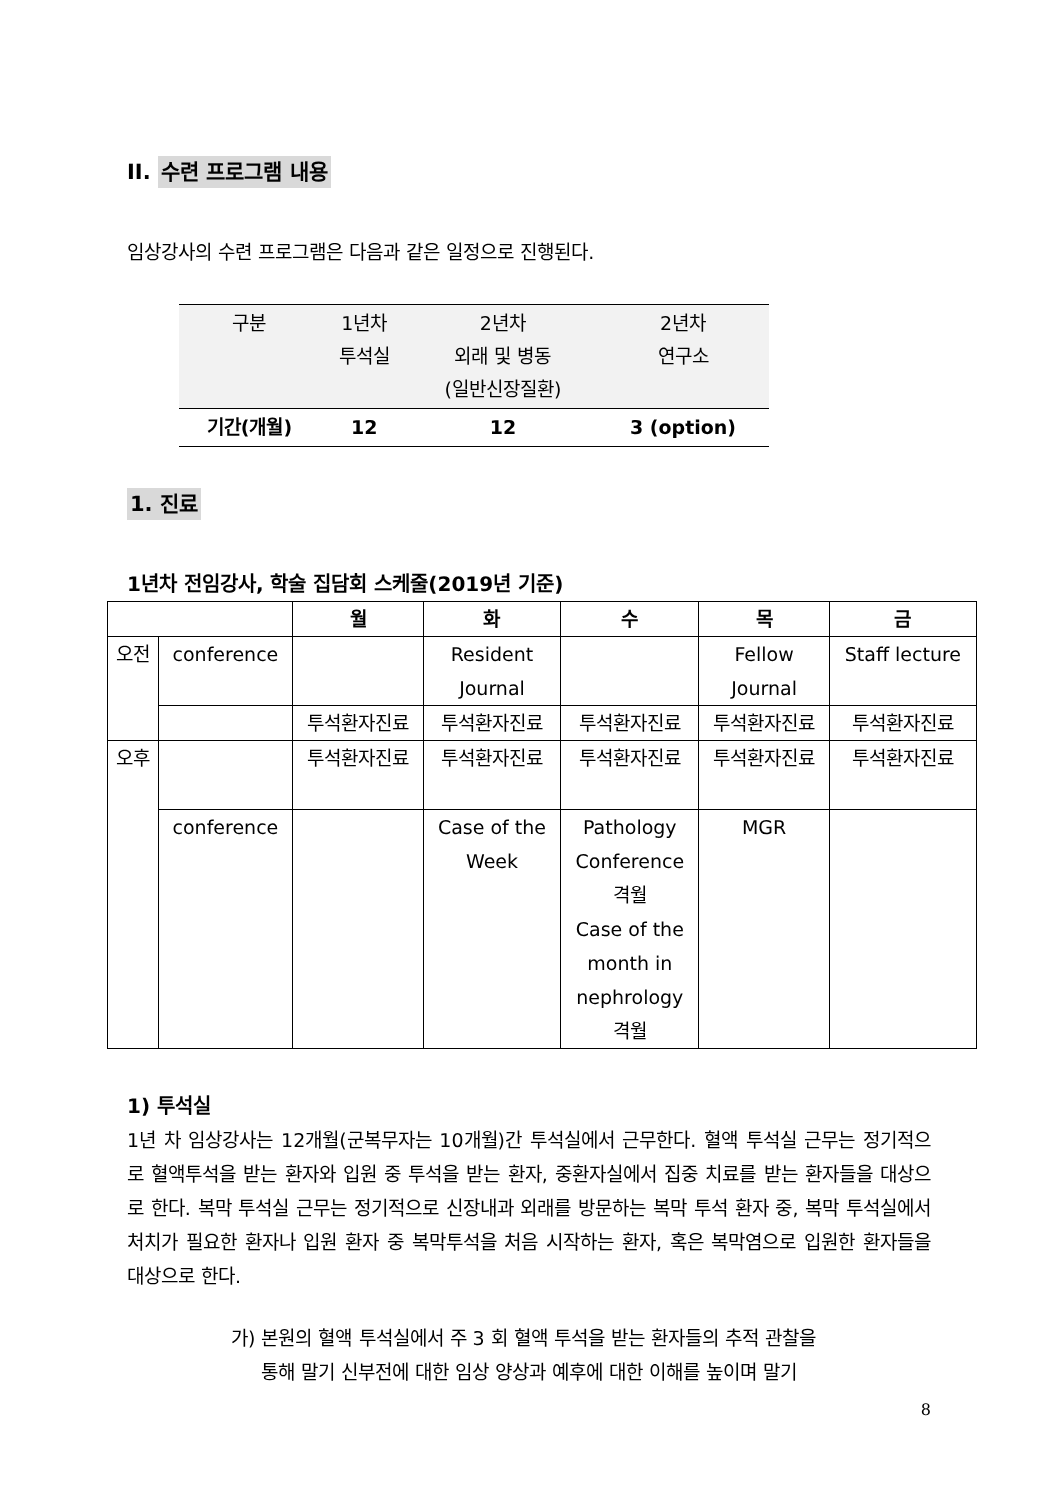II. 수련 프로그램 내용
임상강사의 수련 프로그램은 다음과 같은 일정으로 진행된다.
| 구분 | 1년차 투석실 | 2년차 외래 및 병동 (일반신장질환) | 2년차 연구소 |
| 기간(개월) | 12 | 12 | 3 (option) |
1. 진료
1년차 전임강사, 학술 집담회 스케줄(2019년 기준)
| | | 월 | 화 | 수 | 목 | 금 |
| --- | --- | --- | --- | --- | --- | --- |
| 오전 | conference | | Resident Journal | | Fellow Journal | Staff lecture |
| | | 투석환자진료 | 투석환자진료 | 투석환자진료 | 투석환자진료 | 투석환자진료 |
| 오후 | | 투석환자진료 | 투석환자진료 | 투석환자진료 | 투석환자진료 | 투석환자진료 |
| | conference | | Case of the Week | Pathology Conference 격월 Case of the month in nephrology 격월 | MGR | |
1) 투석실
1년 차 임상강사는 12개월(군복무자는 10개월)간 투석실에서 근무한다. 혈액 투석실 근무는 정기적으로 혈액투석을 받는 환자와 입원 중 투석을 받는 환자, 중환자실에서 집중 치료를 받는 환자들을 대상으로 한다. 복막 투석실 근무는 정기적으로 신장내과 외래를 방문하는 복막 투석 환자 중, 복막 투석실에서 처치가 필요한 환자나 입원 환자 중 복막투석을 처음 시작하는 환자, 혹은 복막염으로 입원한 환자들을 대상으로 한다.
가) 본원의 혈액 투석실에서 주 3 회 혈액 투석을 받는 환자들의 추적 관찰을
통해 말기 신부전에 대한 임상 양상과 예후에 대한 이해를 높이며 말기
8